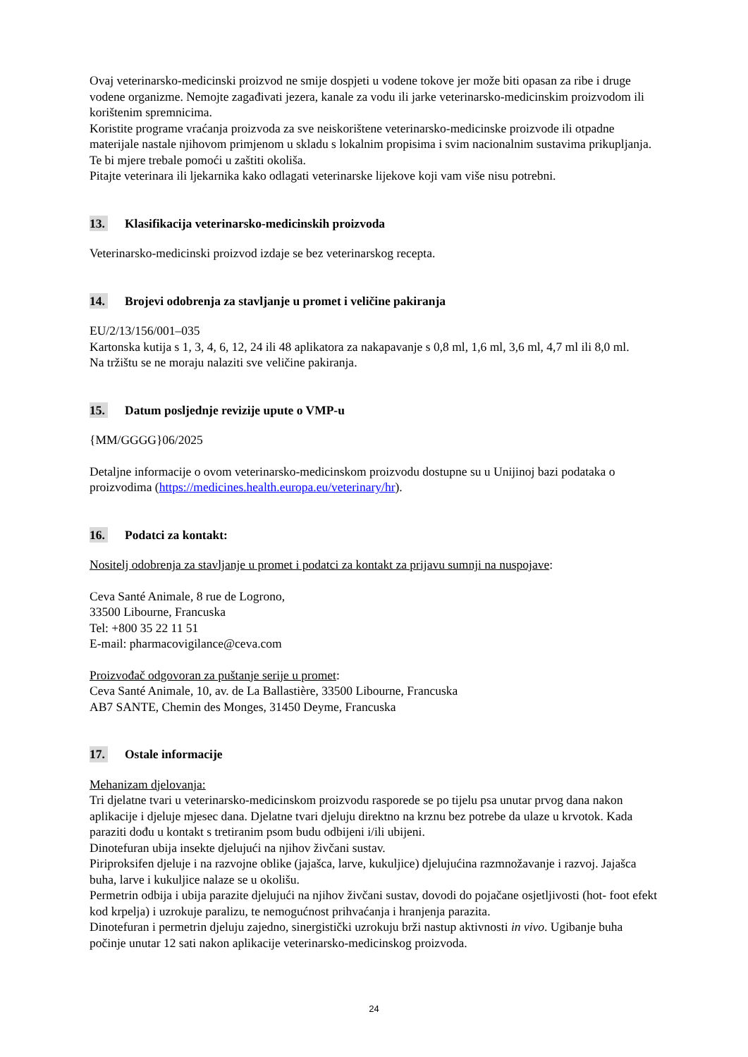Ovaj veterinarsko-medicinski proizvod ne smije dospjeti u vodene tokove jer može biti opasan za ribe i druge vodene organizme. Nemojte zagađivati jezera, kanale za vodu ili jarke veterinarsko-medicinskim proizvodom ili korištenim spremnicima.
Koristite programe vraćanja proizvoda za sve neiskorištene veterinarsko-medicinske proizvode ili otpadne materijale nastale njihovom primjenom u skladu s lokalnim propisima i svim nacionalnim sustavima prikupljanja. Te bi mjere trebale pomoći u zaštiti okoliša.
Pitajte veterinara ili ljekarnika kako odlagati veterinarske lijekove koji vam više nisu potrebni.
13. Klasifikacija veterinarsko-medicinskih proizvoda
Veterinarsko-medicinski proizvod izdaje se bez veterinarskog recepta.
14. Brojevi odobrenja za stavljanje u promet i veličine pakiranja
EU/2/13/156/001–035
Kartonska kutija s 1, 3, 4, 6, 12, 24 ili 48 aplikatora za nakapavanje s 0,8 ml, 1,6 ml, 3,6 ml, 4,7 ml ili 8,0 ml.
Na tržištu se ne moraju nalaziti sve veličine pakiranja.
15. Datum posljednje revizije upute o VMP-u
{MM/GGGG}06/2025
Detaljne informacije o ovom veterinarsko-medicinskom proizvodu dostupne su u Unijinoj bazi podataka o proizvodima (https://medicines.health.europa.eu/veterinary/hr).
16. Podatci za kontakt:
Nositelj odobrenja za stavljanje u promet i podatci za kontakt za prijavu sumnji na nuspojave:
Ceva Santé Animale, 8 rue de Logrono,
33500 Libourne, Francuska
Tel: +800 35 22 11 51
E-mail: pharmacovigilance@ceva.com
Proizvođač odgovoran za puštanje serije u promet:
Ceva Santé Animale, 10, av. de La Ballastière, 33500 Libourne, Francuska
AB7 SANTE, Chemin des Monges, 31450 Deyme, Francuska
17. Ostale informacije
Mehanizam djelovanja:
Tri djelatne tvari u veterinarsko-medicinskom proizvodu rasporede se po tijelu psa unutar prvog dana nakon aplikacije i djeluje mjesec dana. Djelatne tvari djeluju direktno na krznu bez potrebe da ulaze u krvotok. Kada paraziti dođu u kontakt s tretiranim psom budu odbijeni i/ili ubijeni.
Dinotefuran ubija insekte djelujući na njihov živčani sustav.
Piriproksifen djeluje i na razvojne oblike (jajašca, larve, kukuljice) djelujućina razmnožavanje i razvoj. Jajašca buha, larve i kukuljice nalaze se u okolišu.
Permetrin odbija i ubija parazite djelujući na njihov živčani sustav, dovodi do pojačane osjetljivosti (hot- foot efekt kod krpelja) i uzrokuje paralizu, te nemogućnost prihvaćanja i hranjenja parazita.
Dinotefuran i permetrin djeluju zajedno, sinergistički uzrokuju brži nastup aktivnosti in vivo. Ugibanje buha počinje unutar 12 sati nakon aplikacije veterinarsko-medicinskog proizvoda.
24